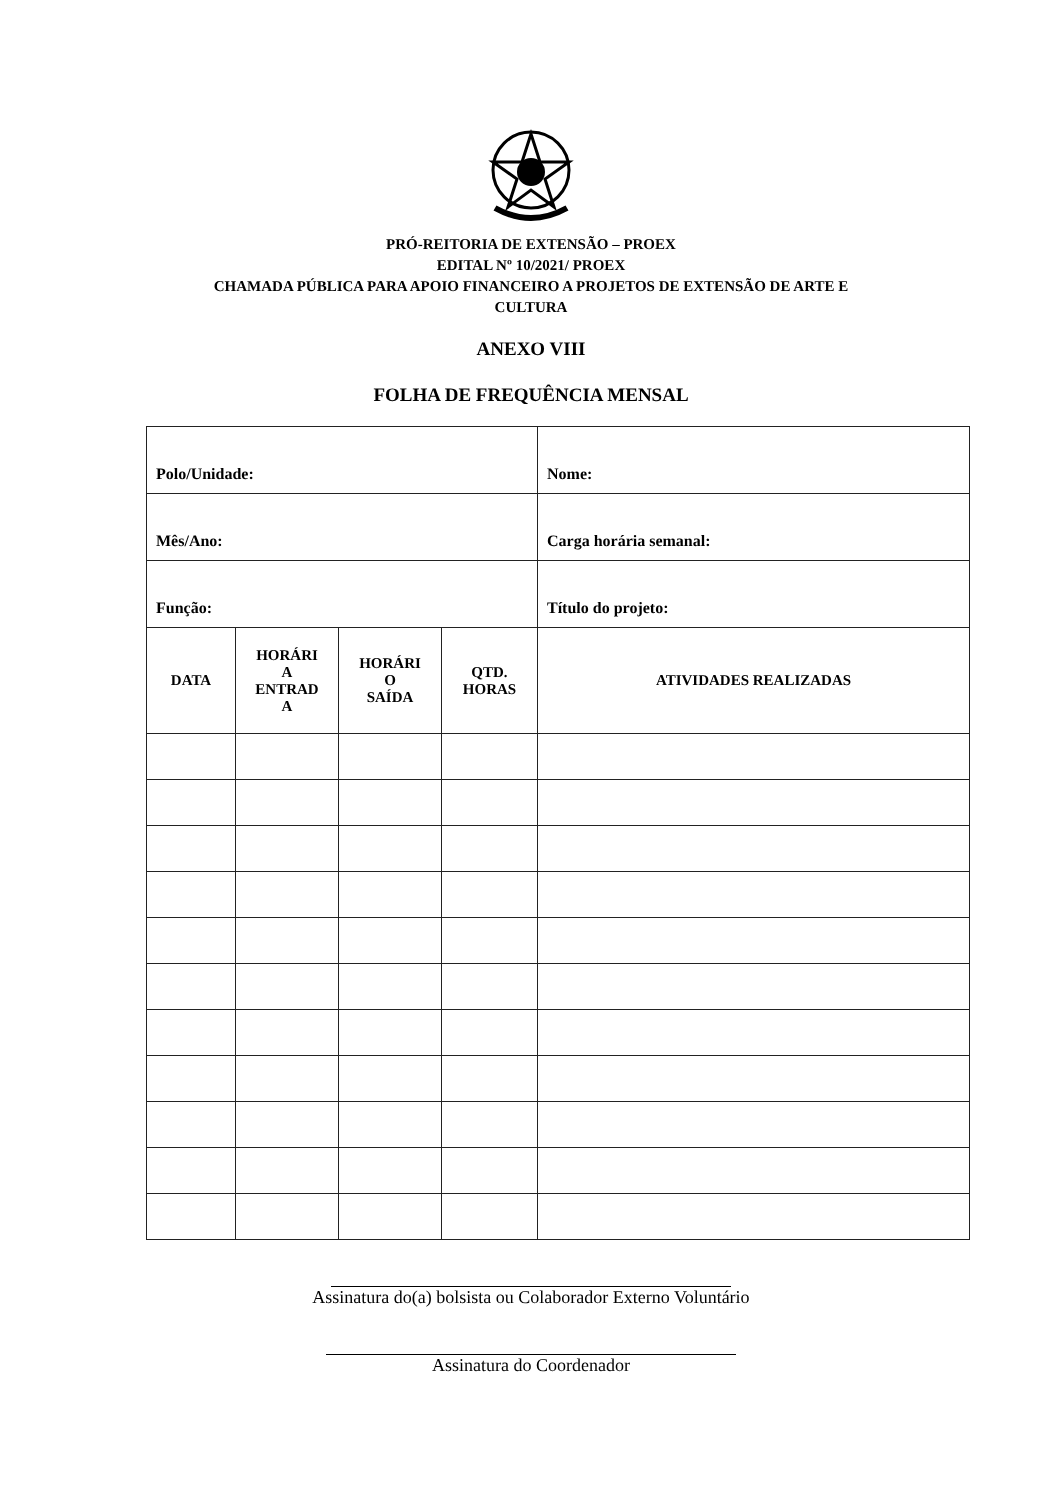PRÓ-REITORIA DE EXTENSÃO – PROEX
EDITAL Nº 10/2021/ PROEX
CHAMADA PÚBLICA PARA APOIO FINANCEIRO A PROJETOS DE EXTENSÃO DE ARTE E
CULTURA
ANEXO VIII
FOLHA DE FREQUÊNCIA MENSAL
| Polo/Unidade: | | | | Nome: |
| Mês/Ano: | | | | Carga horária semanal: |
| Função: | | | | Título do projeto: |
| DATA | HORÁRI A ENTRAD A | HORÁRI O SAÍDA | QTD. HORAS | ATIVIDADES REALIZADAS |
Assinatura do(a) bolsista ou Colaborador Externo Voluntário
Assinatura do Coordenador